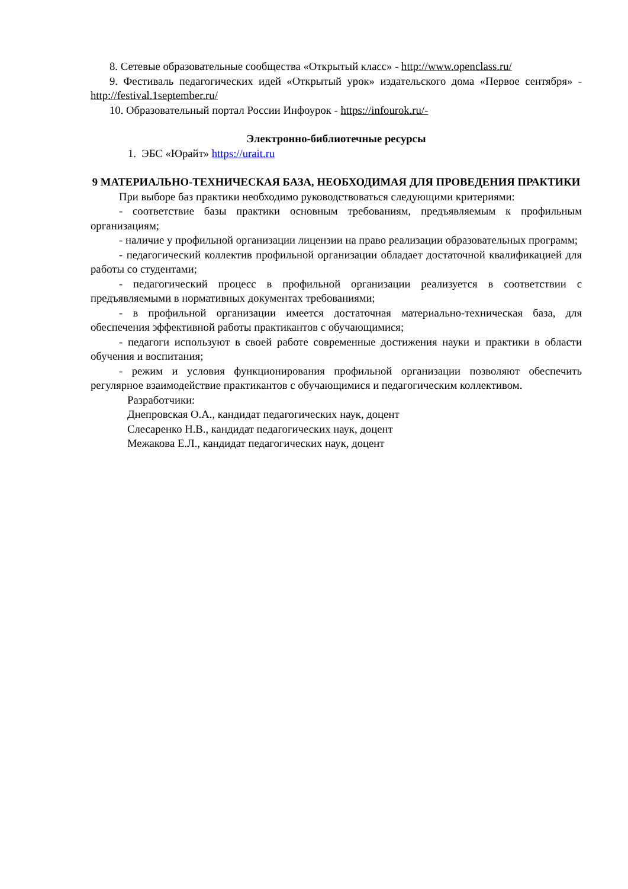8. Сетевые образовательные сообщества «Открытый класс» - http://www.openclass.ru/
9. Фестиваль педагогических идей «Открытый урок» издательского дома «Первое сентября» - http://festival.1september.ru/
10. Образовательный портал России Инфоурок - https://infourok.ru/-
Электронно-библиотечные ресурсы
1. ЭБС «Юрайт» https://urait.ru
9 МАТЕРИАЛЬНО-ТЕХНИЧЕСКАЯ БАЗА, НЕОБХОДИМАЯ ДЛЯ ПРОВЕДЕНИЯ ПРАКТИКИ
При выборе баз практики необходимо руководствоваться следующими критериями:
- соответствие базы практики основным требованиям, предъявляемым к профильным организациям;
- наличие у профильной организации лицензии на право реализации образовательных программ;
- педагогический коллектив профильной организации обладает достаточной квалификацией для работы со студентами;
- педагогический процесс в профильной организации реализуется в соответствии с предъявляемыми в нормативных документах требованиями;
- в профильной организации имеется достаточная материально-техническая база, для обеспечения эффективной работы практикантов с обучающимися;
- педагоги используют в своей работе современные достижения науки и практики в области обучения и воспитания;
- режим и условия функционирования профильной организации позволяют обеспечить регулярное взаимодействие практикантов с обучающимися и педагогическим коллективом.
Разработчики:
Днепровская О.А., кандидат педагогических наук, доцент
Слесаренко Н.В., кандидат педагогических наук, доцент
Межакова Е.Л., кандидат педагогических наук, доцент